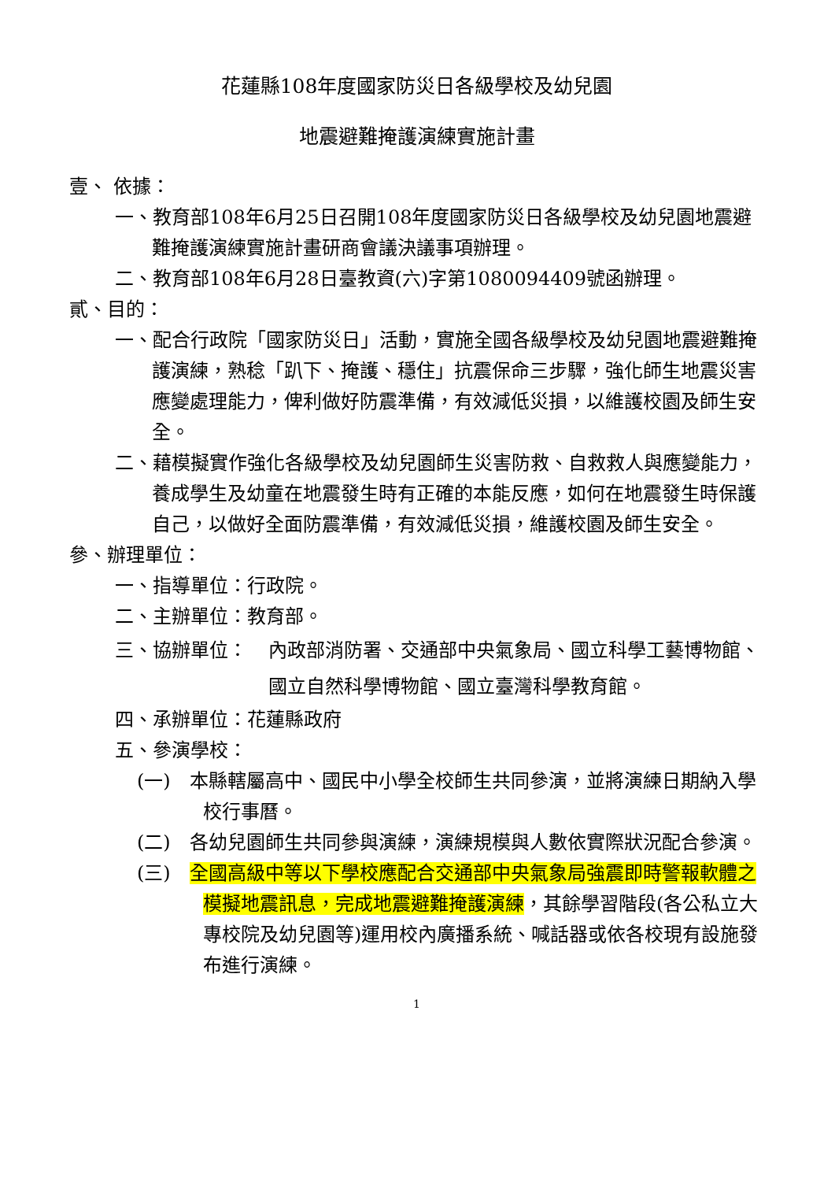花蓮縣108年度國家防災日各級學校及幼兒園
地震避難掩護演練實施計畫
壹、 依據：
一、教育部108年6月25日召開108年度國家防災日各級學校及幼兒園地震避難掩護演練實施計畫研商會議決議事項辦理。
二、教育部108年6月28日臺教資(六)字第1080094409號函辦理。
貳、目的：
一、配合行政院「國家防災日」活動，實施全國各級學校及幼兒園地震避難掩護演練，熟稔「趴下、掩護、穩住」抗震保命三步驟，強化師生地震災害應變處理能力，俾利做好防震準備，有效減低災損，以維護校園及師生安全。
二、藉模擬實作強化各級學校及幼兒園師生災害防救、自救救人與應變能力，養成學生及幼童在地震發生時有正確的本能反應，如何在地震發生時保護自己，以做好全面防震準備，有效減低災損，維護校園及師生安全。
參、辦理單位：
一、指導單位：行政院。
二、主辦單位：教育部。
三、協辦單位： 內政部消防署、交通部中央氣象局、國立科學工藝博物館、國立自然科學博物館、國立臺灣科學教育館。
四、承辦單位：花蓮縣政府
五、參演學校：
(一)　本縣轄屬高中、國民中小學全校師生共同參演，並將演練日期納入學校行事曆。
(二)　各幼兒園師生共同參與演練，演練規模與人數依實際狀況配合參演。
(三)　全國高級中等以下學校應配合交通部中央氣象局強震即時警報軟體之模擬地震訊息，完成地震避難掩護演練，其餘學習階段(各公私立大專校院及幼兒園等)運用校內廣播系統、喊話器或依各校現有設施發布進行演練。
1